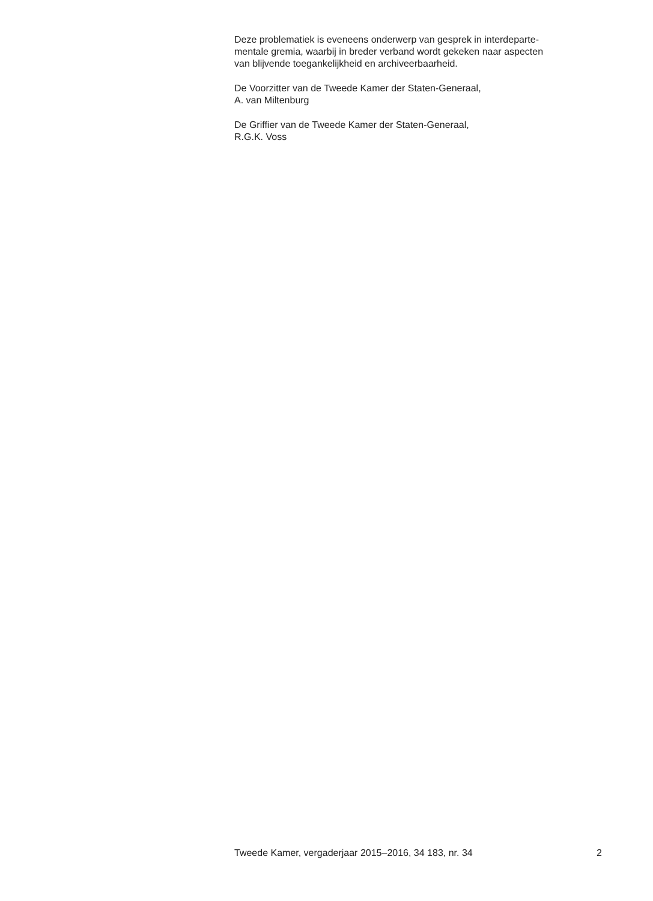Deze problematiek is eveneens onderwerp van gesprek in interdeparte-
mentale gremia, waarbij in breder verband wordt gekeken naar aspecten
van blijvende toegankelijkheid en archiveerbaarheid.
De Voorzitter van de Tweede Kamer der Staten-Generaal,
A. van Miltenburg
De Griffier van de Tweede Kamer der Staten-Generaal,
R.G.K. Voss
Tweede Kamer, vergaderjaar 2015–2016, 34 183, nr. 34 2